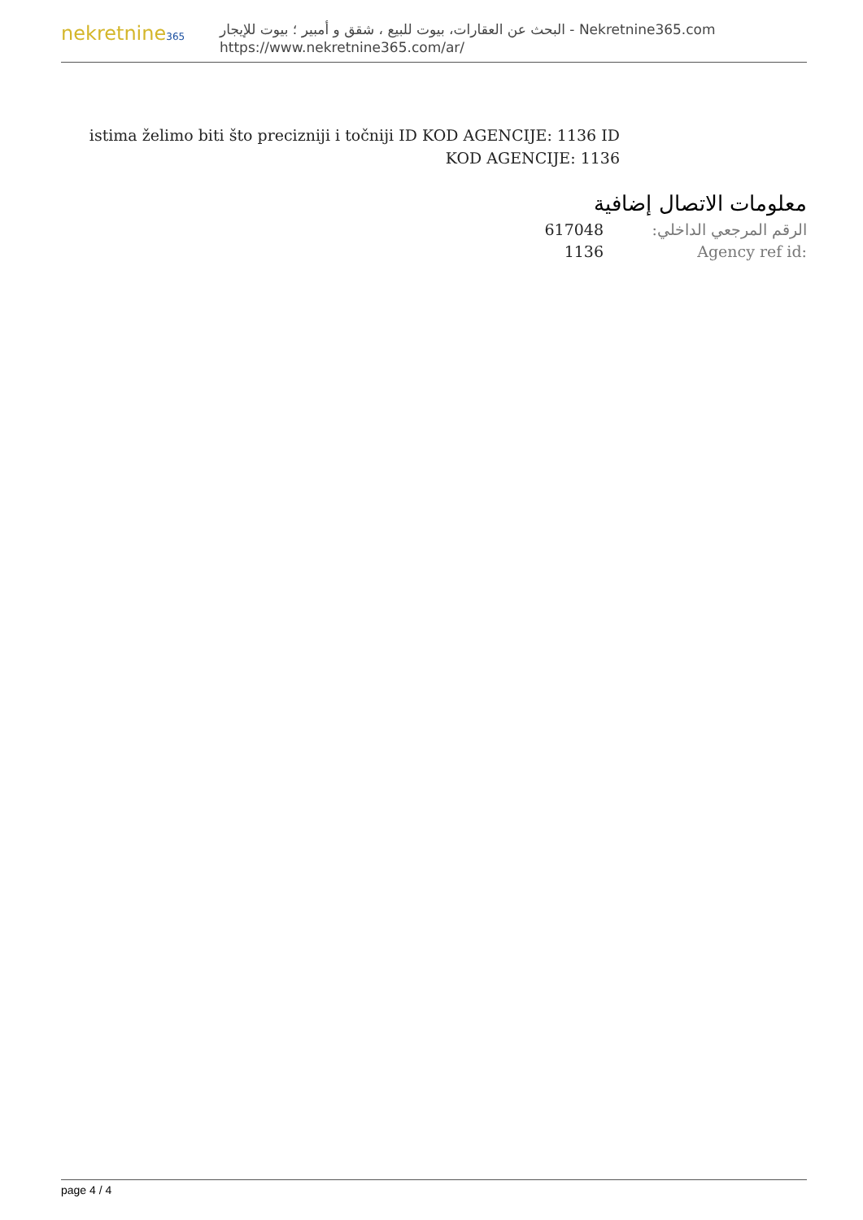nekretnine365
البحث عن العقارات، بيوت للبيع ، شقق و أمبير ؛ بيوت للإيجار - Nekretnine365.com
https://www.nekretnine365.com/ar/
istima želimo biti što precizniji i točniji ID KOD AGENCIJE: 1136 ID KOD AGENCIJE: 1136
معلومات الاتصال إضافية
617048 الرقم المرجعي الداخلي:
1136 Agency ref id:
page 4 / 4